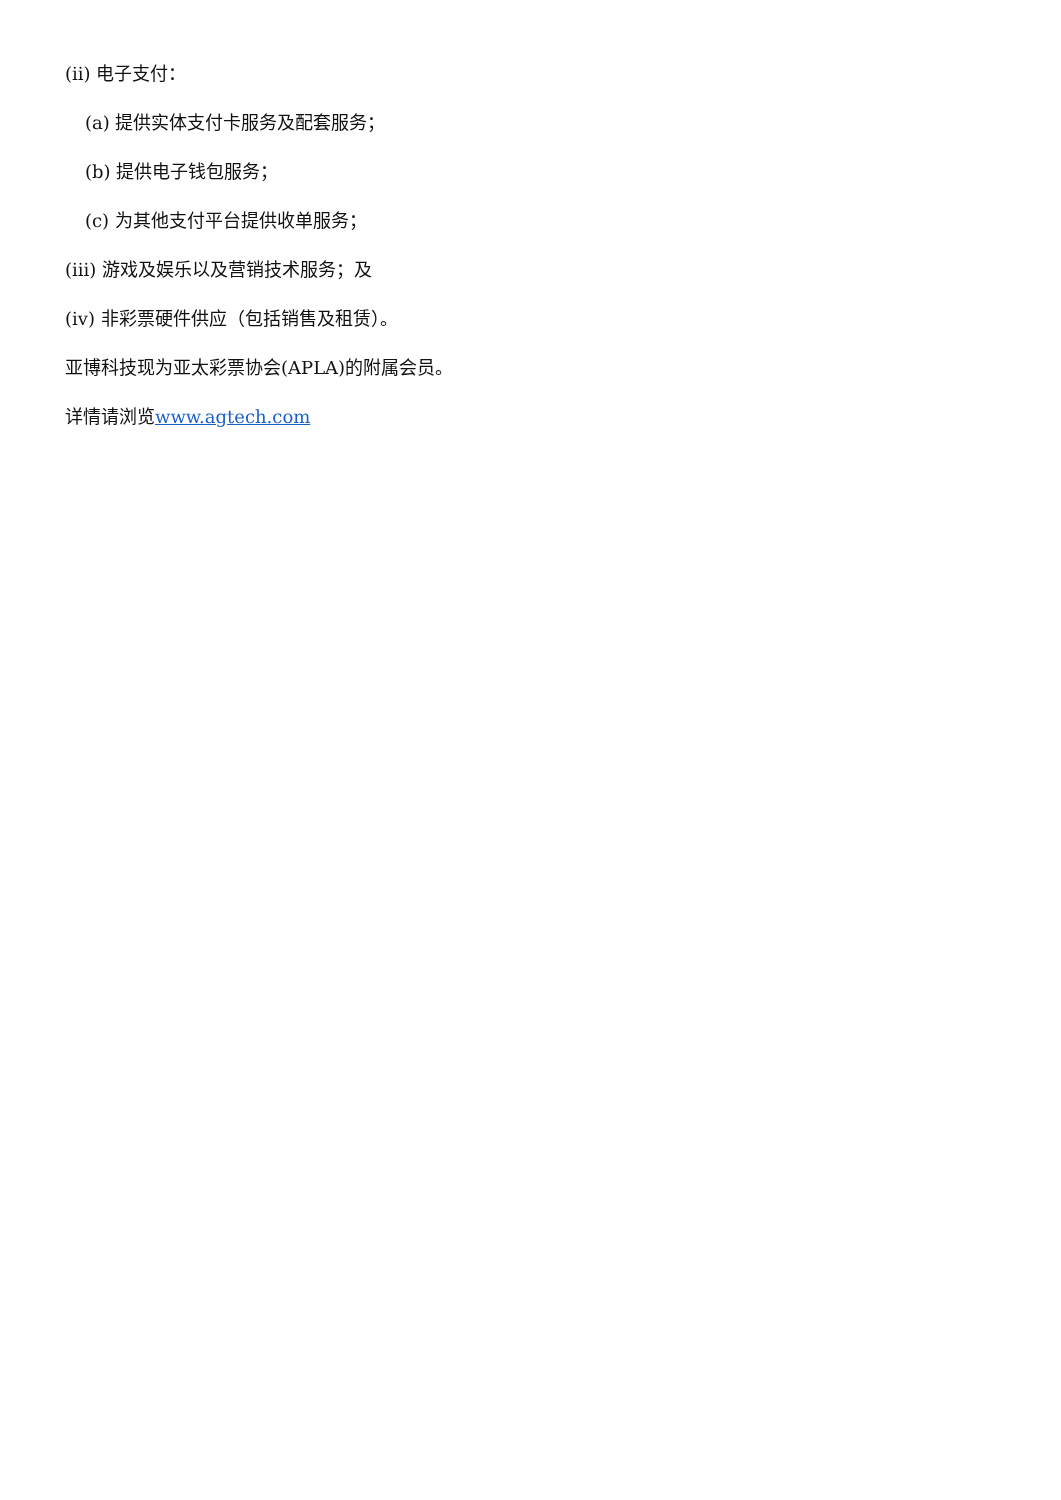(ii) 电子支付：
(a) 提供实体支付卡服务及配套服务；
(b) 提供电子钱包服务；
(c) 为其他支付平台提供收单服务；
(iii) 游戏及娱乐以及营销技术服务；及
(iv) 非彩票硬件供应（包括销售及租赁）。
亚博科技现为亚太彩票协会(APLA)的附属会员。
详情请浏览www.agtech.com